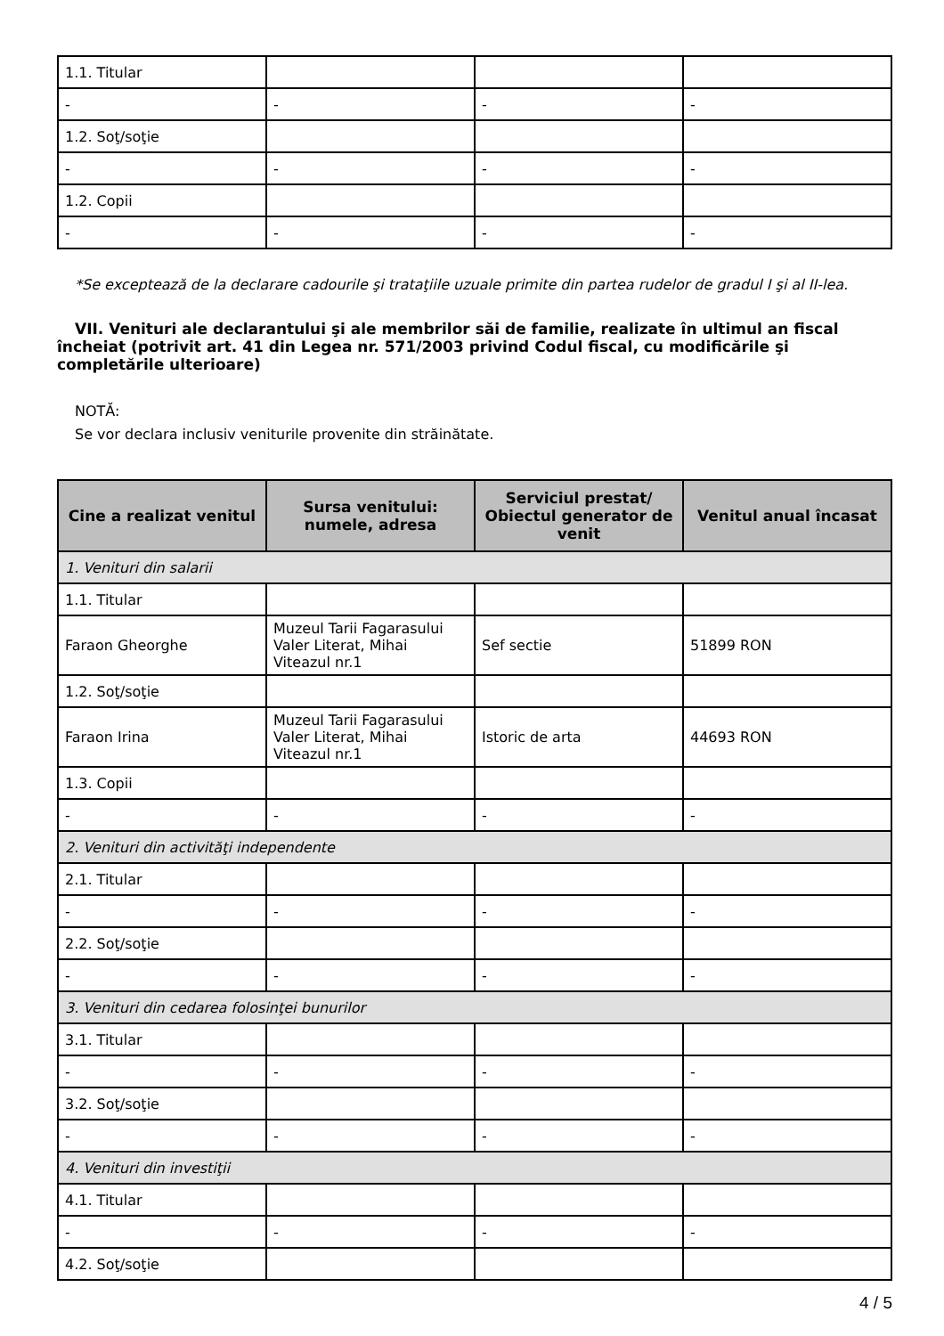| 1.1. Titular | | | |
| - | - | - | - |
| 1.2. Soţ/soţie | | | |
| - | - | - | - |
| 1.2. Copii | | | |
| - | - | - | - |
*Se exceptează de la declarare cadourile şi trataţiile uzuale primite din partea rudelor de gradul I şi al II-lea.
VII. Venituri ale declarantului şi ale membrilor săi de familie, realizate în ultimul an fiscal încheiat (potrivit art. 41 din Legea nr. 571/2003 privind Codul fiscal, cu modificările şi completările ulterioare)
NOTĂ:
Se vor declara inclusiv veniturile provenite din străinătate.
| Cine a realizat venitul | Sursa venitului: numele, adresa | Serviciul prestat/ Obiectul generator de venit | Venitul anual încasat |
| --- | --- | --- | --- |
| 1. Venituri din salarii | | | |
| 1.1. Titular | | | |
| Faraon Gheorghe | Muzeul Tarii Fagarasului Valer Literat, Mihai Viteazul nr.1 | Sef sectie | 51899 RON |
| 1.2. Soţ/soţie | | | |
| Faraon Irina | Muzeul Tarii Fagarasului Valer Literat, Mihai Viteazul nr.1 | Istoric de arta | 44693 RON |
| 1.3. Copii | | | |
| - | - | - | - |
| 2. Venituri din activităţi independente | | | |
| 2.1. Titular | | | |
| - | - | - | - |
| 2.2. Soţ/soţie | | | |
| - | - | - | - |
| 3. Venituri din cedarea folosinţei bunurilor | | | |
| 3.1. Titular | | | |
| - | - | - | - |
| 3.2. Soţ/soţie | | | |
| - | - | - | - |
| 4. Venituri din investiţii | | | |
| 4.1. Titular | | | |
| - | - | - | - |
| 4.2. Soţ/soţie | | | |
4 / 5